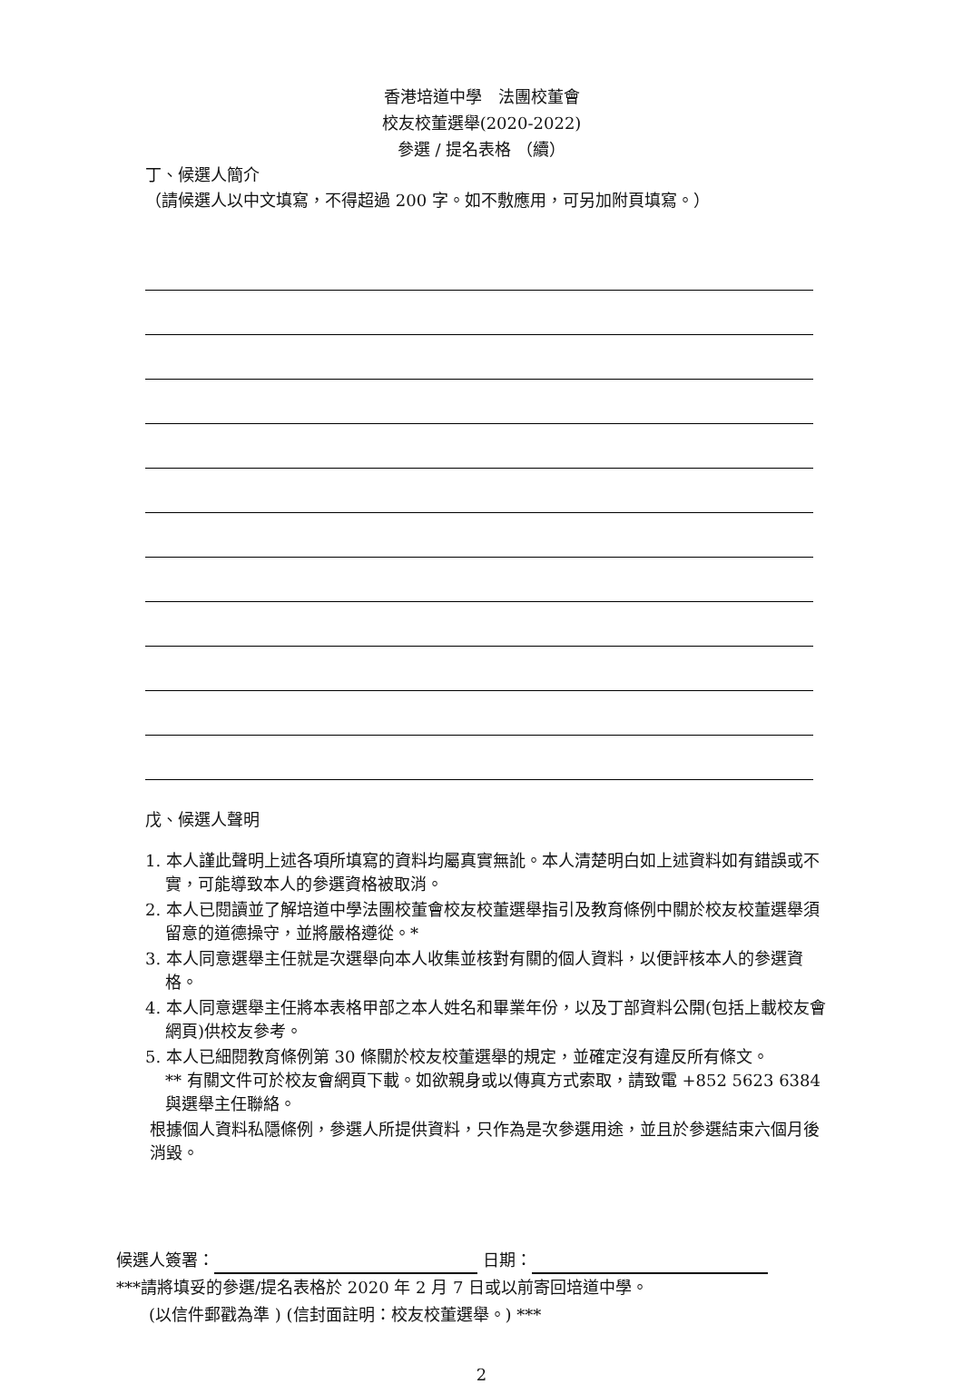香港培道中學　法團校董會
校友校董選舉(2020-2022)
參選 / 提名表格 （續）
丁、候選人簡介
（請候選人以中文填寫，不得超過 200 字。如不敷應用，可另加附頁填寫。）
戊、候選人聲明
1. 本人謹此聲明上述各項所填寫的資料均屬真實無訛。本人清楚明白如上述資料如有錯誤或不實，可能導致本人的參選資格被取消。
2. 本人已閱讀並了解培道中學法團校董會校友校董選舉指引及教育條例中關於校友校董選舉須留意的道德操守，並將嚴格遵從。*
3. 本人同意選舉主任就是次選舉向本人收集並核對有關的個人資料，以便評核本人的參選資格。
4. 本人同意選舉主任將本表格甲部之本人姓名和畢業年份，以及丁部資料公開(包括上載校友會網頁)供校友參考。
5. 本人已細閱教育條例第 30 條關於校友校董選舉的規定，並確定沒有違反所有條文。
** 有關文件可於校友會網頁下載。如欲親身或以傳真方式索取，請致電 +852 5623 6384 與選舉主任聯絡。
根據個人資料私隱條例，參選人所提供資料，只作為是次參選用途，並且於參選結束六個月後消毀。
候選人簽署： 日期：
***請將填妥的參選/提名表格於 2020 年 2 月 7 日或以前寄回培道中學。
　　(以信件郵戳為準 ) (信封面註明：校友校董選舉。) ***
2